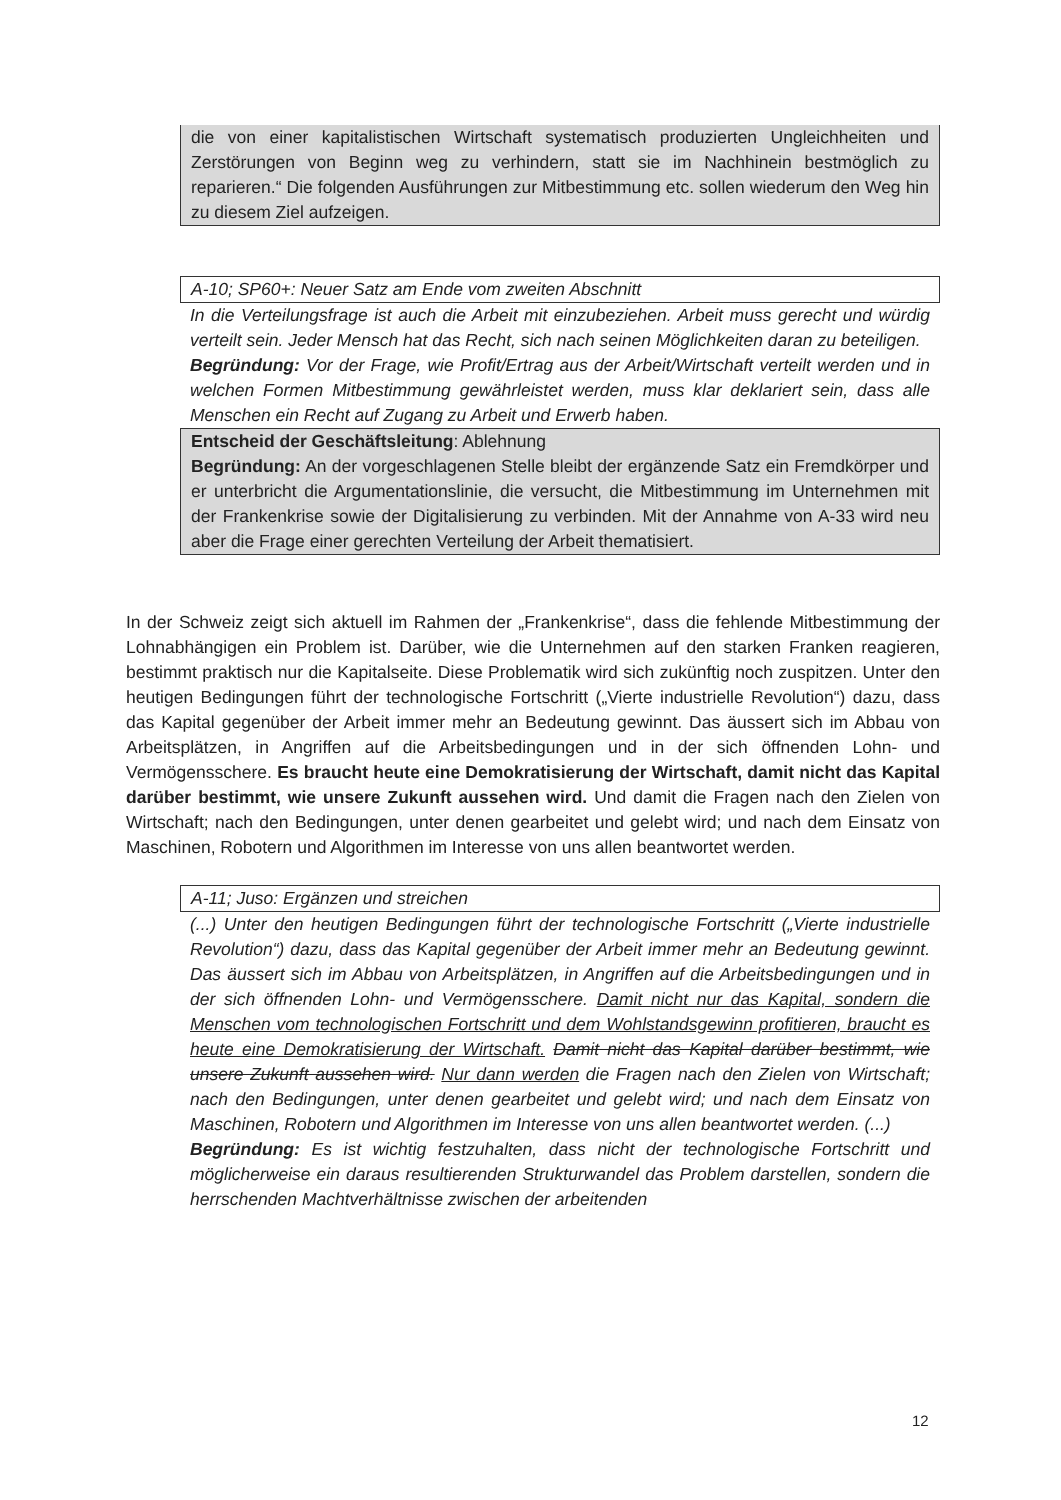die von einer kapitalistischen Wirtschaft systematisch produzierten Ungleichheiten und Zerstörungen von Beginn weg zu verhindern, statt sie im Nachhinein bestmöglich zu reparieren.“ Die folgenden Ausführungen zur Mitbestimmung etc. sollen wiederum den Weg hin zu diesem Ziel aufzeigen.
A-10; SP60+: Neuer Satz am Ende vom zweiten Abschnitt
In die Verteilungsfrage ist auch die Arbeit mit einzubeziehen. Arbeit muss gerecht und würdig verteilt sein. Jeder Mensch hat das Recht, sich nach seinen Möglichkeiten daran zu beteiligen.
Begründung: Vor der Frage, wie Profit/Ertrag aus der Arbeit/Wirtschaft verteilt werden und in welchen Formen Mitbestimmung gewährleistet werden, muss klar deklariert sein, dass alle Menschen ein Recht auf Zugang zu Arbeit und Erwerb haben.
Entscheid der Geschäftsleitung: Ablehnung
Begründung: An der vorgeschlagenen Stelle bleibt der ergänzende Satz ein Fremdkörper und er unterbricht die Argumentationslinie, die versucht, die Mitbestimmung im Unternehmen mit der Frankenkrise sowie der Digitalisierung zu verbinden. Mit der Annahme von A-33 wird neu aber die Frage einer gerechten Verteilung der Arbeit thematisiert.
In der Schweiz zeigt sich aktuell im Rahmen der „Frankenkrise“, dass die fehlende Mitbestimmung der Lohnabhängigen ein Problem ist. Darüber, wie die Unternehmen auf den starken Franken reagieren, bestimmt praktisch nur die Kapitalseite. Diese Problematik wird sich zukünftig noch zuspitzen. Unter den heutigen Bedingungen führt der technologische Fortschritt („Vierte industrielle Revolution“) dazu, dass das Kapital gegenüber der Arbeit immer mehr an Bedeutung gewinnt. Das äussert sich im Abbau von Arbeitsplätzen, in Angriffen auf die Arbeitsbedingungen und in der sich öffnenden Lohn- und Vermögensschere. Es braucht heute eine Demokratisierung der Wirtschaft, damit nicht das Kapital darüber bestimmt, wie unsere Zukunft aussehen wird. Und damit die Fragen nach den Zielen von Wirtschaft; nach den Bedingungen, unter denen gearbeitet und gelebt wird; und nach dem Einsatz von Maschinen, Robotern und Algorithmen im Interesse von uns allen beantwortet werden.
A-11; Juso: Ergänzen und streichen
(...) Unter den heutigen Bedingungen führt der technologische Fortschritt („Vierte industrielle Revolution“) dazu, dass das Kapital gegenüber der Arbeit immer mehr an Bedeutung gewinnt. Das äussert sich im Abbau von Arbeitsplätzen, in Angriffen auf die Arbeitsbedingungen und in der sich öffnenden Lohn- und Vermögensschere. Damit nicht nur das Kapital, sondern die Menschen vom technologischen Fortschritt und dem Wohlstandsgewinn profitieren, braucht es heute eine Demokratisierung der Wirtschaft. Damit nicht das Kapital darüber bestimmt, wie unsere Zukunft aussehen wird. Nur dann werden die Fragen nach den Zielen von Wirtschaft; nach den Bedingungen, unter denen gearbeitet und gelebt wird; und nach dem Einsatz von Maschinen, Robotern und Algorithmen im Interesse von uns allen beantwortet werden. (...)
Begründung: Es ist wichtig festzuhalten, dass nicht der technologische Fortschritt und möglicherweise ein daraus resultierenden Strukturwandel das Problem darstellen, sondern die herrschenden Machtverhältnisse zwischen der arbeitenden
12